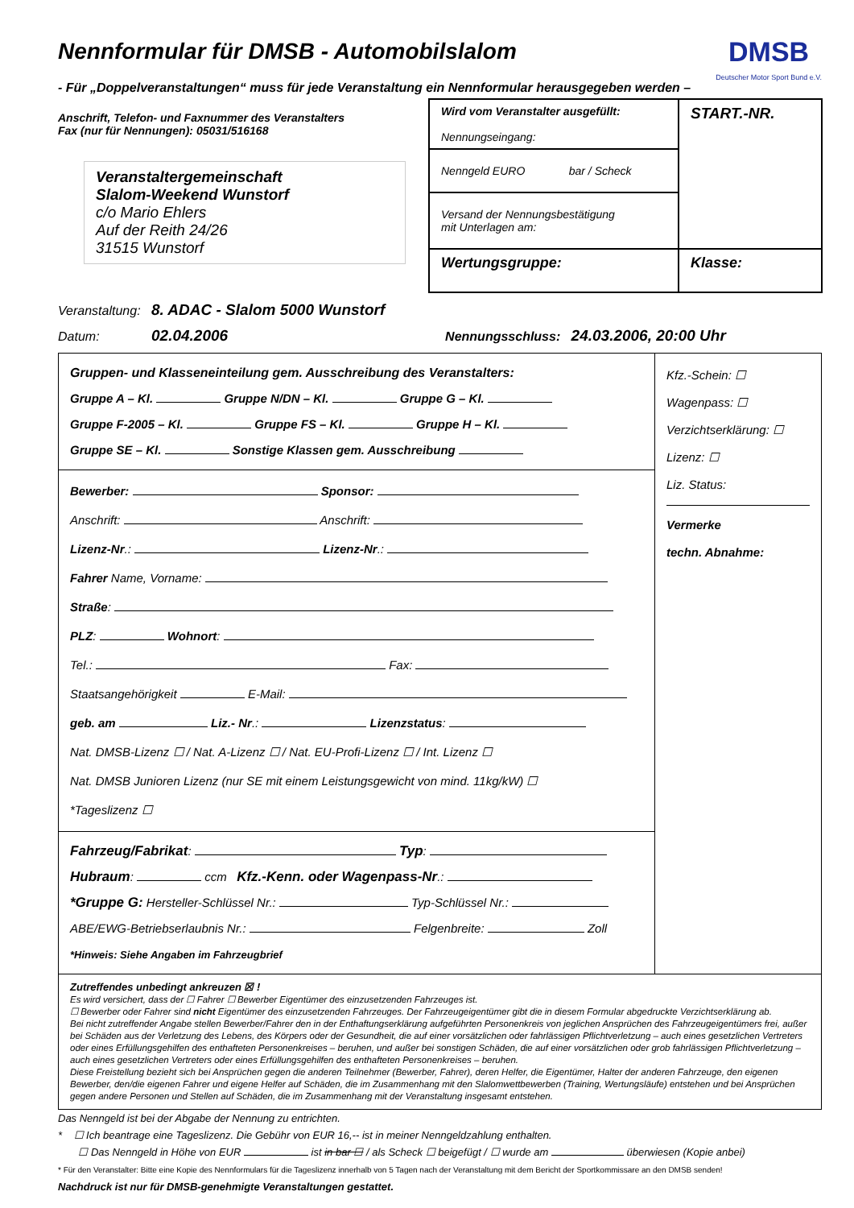DMSB
Deutscher Motor Sport Bund e.V.
Nennformular für DMSB - Automobilslalom
- Für „Doppelveranstaltungen“ muss für jede Veranstaltung ein Nennformular herausgegeben werden –
Anschrift, Telefon- und Faxnummer des Veranstalters
Fax (nur für Nennungen): 05031/516168
Veranstaltergemeinschaft
Slalom-Weekend Wunstorf
c/o Mario Ehlers
Auf der Reith 24/26
31515 Wunstorf
Wird vom Veranstalter ausgefüllt:
Nennungseingang:
START.-NR.
Nenngeld EURO bar / Scheck
Versand der Nennungsbestätigung
mit Unterlagen am:
Wertungsgruppe:
Klasse:
Veranstaltung: 8. ADAC - Slalom 5000 Wunstorf
Datum: 02.04.2006 Nennungsschluss: 24.03.2006, 20:00 Uhr
Gruppen- und Klasseneinteilung gem. Ausschreibung des Veranstalters:
Gruppe A – Kl. Gruppe N/DN – Kl. Gruppe G – Kl.
Gruppe F-2005 – Kl. Gruppe FS – Kl. Gruppe H – Kl.
Gruppe SE – Kl. Sonstige Klassen gem. Ausschreibung
Bewerber: Sponsor:
Anschrift: Anschrift:
Lizenz-Nr.: Lizenz-Nr.:
Fahrer Name, Vorname:
Straße:
PLZ: Wohnort:
Tel.: Fax:
Staatsangehörigkeit E-Mail:
geb. am Liz.- Nr.: Lizenzstatus:
Nat. DMSB-Lizenz ☐ / Nat. A-Lizenz ☐ / Nat. EU-Profi-Lizenz ☐ / Int. Lizenz ☐
Nat. DMSB Junioren Lizenz (nur SE mit einem Leistungsgewicht von mind. 11kg/kW) ☐
*Tageslizenz ☐
Fahrzeug/Fabrikat: Typ:
Hubraum: ccm Kfz.-Kenn. oder Wagenpass-Nr.:
*Gruppe G: Hersteller-Schlüssel Nr.: Typ-Schlüssel Nr.:
ABE/EWG-Betriebserlaubnis Nr.: Felgenbreite: Zoll
*Hinweis: Siehe Angaben im Fahrzeugbrief
Kfz.-Schein: ☐
Wagenpass: ☐
Verzichtserklärung: ☐
Lizenz: ☐
Liz. Status:
Vermerke
techn. Abnahme:
Zutreffendes unbedingt ankreuzen ☒ !
Es wird versichert, dass der ☐ Fahrer ☐ Bewerber Eigentümer des einzusetzenden Fahrzeuges ist.
☐ Bewerber oder Fahrer sind nicht Eigentümer des einzusetzenden Fahrzeuges. Der Fahrzeugeigentümer gibt die in diesem Formular abgedruckte Verzichtserklärung ab.
Bei nicht zutreffender Angabe stellen Bewerber/Fahrer den in der Enthaftungserklärung aufgeführten Personenkreis von jeglichen Ansprüchen des Fahrzeugeigentümers frei, außer bei Schäden aus der Verletzung des Lebens, des Körpers oder der Gesundheit, die auf einer vorsätzlichen oder fahrlässigen Pflichtverletzung – auch eines gesetzlichen Vertreters oder eines Erfüllungsgehilfen des enthafteten Personenkreises – beruhen, und außer bei sonstigen Schäden, die auf einer vorsätzlichen oder grob fahrlässigen Pflichtverletzung – auch eines gesetzlichen Vertreters oder eines Erfüllungsgehilfen des enthafteten Personenkreises – beruhen.
Diese Freistellung bezieht sich bei Ansprüchen gegen die anderen Teilnehmer (Bewerber, Fahrer), deren Helfer, die Eigentümer, Halter der anderen Fahrzeuge, den eigenen Bewerber, den/die eigenen Fahrer und eigene Helfer auf Schäden, die im Zusammenhang mit den Slalomwettbewerben (Training, Wertungsläufe) entstehen und bei Ansprüchen gegen andere Personen und Stellen auf Schäden, die im Zusammenhang mit der Veranstaltung insgesamt entstehen.
Das Nenngeld ist bei der Abgabe der Nennung zu entrichten.
* ☐ Ich beantrage eine Tageslizenz. Die Gebühr von EUR 16,-- ist in meiner Nenngeldzahlung enthalten.
☐ Das Nenngeld in Höhe von EUR ist in bar ☐ / als Scheck ☐ beigefügt / ☐ wurde am überwiesen (Kopie anbei)
* Für den Veranstalter: Bitte eine Kopie des Nennformulars für die Tageslizenz innerhalb von 5 Tagen nach der Veranstaltung mit dem Bericht der Sportkommissare an den DMSB senden!
Nachdruck ist nur für DMSB-genehmigte Veranstaltungen gestattet.